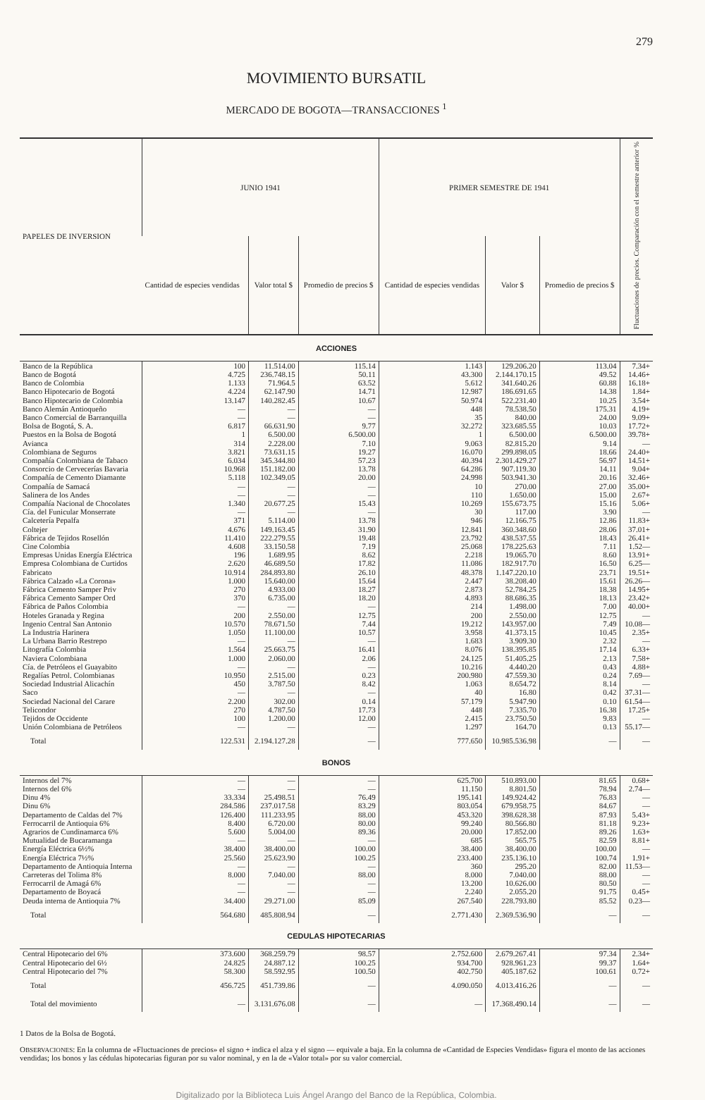279
MOVIMIENTO BURSATIL
MERCADO DE BOGOTA—TRANSACCIONES <sup>1</sup>
| PAPELES DE INVERSION | JUNIO 1941 | | | PRIMER SEMESTRE DE 1941 | | | Fluctuaciones de precios. Comparación con el semestre anterior % |
| --- | --- | --- | --- | --- | --- | --- | --- |
| | Cantidad de especies vendidas | Valor total $ | Promedio de precios $ | Cantidad de especies vendidas | Valor $ | Promedio de precios $ | |
| ACCIONES | | | | | | | |
| Banco de la República | 100 | 11.514.00 | 115.14 | 1.143 | 129.206.20 | 113.04 | 7.34+ |
| Banco de Bogotá | 4.725 | 236.748.15 | 50.11 | 43.300 | 2.144.170.15 | 49.52 | 14.46+ |
| Banco de Colombia | 1.133 | 71.964.5 | 63.52 | 5.612 | 341.640.26 | 60.88 | 16.18+ |
| Banco Hipotecario de Bogotá | 4.224 | 62.147.90 | 14.71 | 12.987 | 186.691.65 | 14.38 | 1.84+ |
| Banco Hipotecario de Colombia | 13.147 | 140.282.45 | 10.67 | 50.974 | 522.231.40 | 10.25 | 3.54+ |
| Banco Alemán Antioqueño | — | — | — | 448 | 78.538.50 | 175.31 | 4.19+ |
| Banco Comercial de Barranquilla | — | — | — | 35 | 840.00 | 24.00 | 9.09+ |
| Bolsa de Bogotá, S. A. | 6.817 | 66.631.90 | 9.77 | 32.272 | 323.685.55 | 10.03 | 17.72+ |
| Puestos en la Bolsa de Bogotá | 1 | 6.500.00 | 6.500.00 | 1 | 6.500.00 | 6.500.00 | 39.78+ |
| Avianca | 314 | 2.228.00 | 7.10 | 9.063 | 82.815.20 | 9.14 | — |
| Colombiana de Seguros | 3.821 | 73.631.15 | 19.27 | 16.070 | 299.898.05 | 18.66 | 24.40+ |
| Compañía Colombiana de Tabaco | 6.034 | 345.344.80 | 57.23 | 40.394 | 2.301.429.27 | 56.97 | 14.51+ |
| Consorcio de Cervecerías Bavaria | 10.968 | 151.182.00 | 13.78 | 64.286 | 907.119.30 | 14.11 | 9.04+ |
| Compañía de Cemento Diamante | 5.118 | 102.349.05 | 20.00 | 24.998 | 503.941.30 | 20.16 | 32.46+ |
| Compañía de Samacá | — | — | — | 10 | 270.00 | 27.00 | 35.00+ |
| Salinera de los Andes | — | — | — | 110 | 1.650.00 | 15.00 | 2.67+ |
| Compañía Nacional de Chocolates | 1.340 | 20.677.25 | 15.43 | 10.269 | 155.673.75 | 15.16 | 5.06+ |
| Cía. del Funicular Monserrate | — | — | — | 30 | 117.00 | 3.90 | — |
| Calcetería Pepalfa | 371 | 5.114.00 | 13.78 | 946 | 12.166.75 | 12.86 | 11.83+ |
| Coltejer | 4.676 | 149.163.45 | 31.90 | 12.841 | 360.348.60 | 28.06 | 37.01+ |
| Fábrica de Tejidos Rosellón | 11.410 | 222.279.55 | 19.48 | 23.792 | 438.537.55 | 18.43 | 26.41+ |
| Cine Colombia | 4.608 | 33.150.58 | 7.19 | 25.068 | 178.225.63 | 7.11 | 1.52— |
| Empresas Unidas Energía Eléctrica | 196 | 1.689.95 | 8.62 | 2.218 | 19.065.70 | 8.60 | 13.91+ |
| Empresa Colombiana de Curtidos | 2.620 | 46.689.50 | 17.82 | 11.086 | 182.917.70 | 16.50 | 6.25— |
| Fabricato | 10.914 | 284.893.80 | 26.10 | 48.378 | 1.147.220.10 | 23.71 | 19.51+ |
| Fábrica Calzado «La Corona» | 1.000 | 15.640.00 | 15.64 | 2.447 | 38.208.40 | 15.61 | 26.26— |
| Fábrica Cemento Samper Priv | 270 | 4.933.00 | 18.27 | 2.873 | 52.784.25 | 18.38 | 14.95+ |
| Fábrica Cemento Samper Ord | 370 | 6.735.00 | 18.20 | 4.893 | 88.686.35 | 18.13 | 23.42+ |
| Fábrica de Paños Colombia | — | — | — | 214 | 1.498.00 | 7.00 | 40.00+ |
| Hoteles Granada y Regina | 200 | 2.550.00 | 12.75 | 200 | 2.550.00 | 12.75 | — |
| Ingenio Central San Antonio | 10.570 | 78.671.50 | 7.44 | 19.212 | 143.957.00 | 7.49 | 10.08— |
| La Industria Harinera | 1.050 | 11.100.00 | 10.57 | 3.958 | 41.373.15 | 10.45 | 2.35+ |
| La Urbana Barrio Restrepo | — | — | — | 1.683 | 3.909.30 | 2.32 | — |
| Litografía Colombia | 1.564 | 25.663.75 | 16.41 | 8.076 | 138.395.85 | 17.14 | 6.33+ |
| Naviera Colombiana | 1.000 | 2.060.00 | 2.06 | 24.125 | 51.405.25 | 2.13 | 7.58+ |
| Cía. de Petróleos el Guayabito | — | — | — | 10.216 | 4.440.20 | 0.43 | 4.88+ |
| Regalías Petrol. Colombianas | 10.950 | 2.515.00 | 0.23 | 200.980 | 47.559.30 | 0.24 | 7.69— |
| Sociedad Industrial Alicachín | 450 | 3.787.50 | 8.42 | 1.063 | 8.654.72 | 8.14 | — |
| Saco | — | — | — | 40 | 16.80 | 0.42 | 37.31— |
| Sociedad Nacional del Carare | 2.200 | 302.00 | 0.14 | 57.179 | 5.947.90 | 0.10 | 61.54— |
| Telicondor | 270 | 4.787.50 | 17.73 | 448 | 7.335.70 | 16.38 | 17.25+ |
| Tejidos de Occidente | 100 | 1.200.00 | 12.00 | 2.415 | 23.750.50 | 9.83 | — |
| Unión Colombiana de Petróleos | — | — | — | 1.297 | 164.70 | 0.13 | 55.17— |
| Total | 122.531 | 2.194.127.28 | — | 777.650 | 10.985.536.98 | — | — |
| BONOS | | | | | | | |
| Internos del 7% | — | — | — | 625.700 | 510.893.00 | 81.65 | 0.68+ |
| Internos del 6% | — | — | — | 11.150 | 8.801.50 | 78.94 | 2.74— |
| Dinu 4% | 33.334 | 25.498.51 | 76.49 | 195.141 | 149.924.42 | 76.83 | — |
| Dinu 6% | 284.586 | 237.017.58 | 83.29 | 803.054 | 679.958.75 | 84.67 | — |
| Departamento de Caldas del 7% | 126.400 | 111.233.95 | 88.00 | 453.320 | 398.628.38 | 87.93 | 5.43+ |
| Ferrocarril de Antioquia 6% | 8.400 | 6.720.00 | 80.00 | 99.240 | 80.566.80 | 81.18 | 9.23+ |
| Agrarios de Cundinamarca 6% | 5.600 | 5.004.00 | 89.36 | 20.000 | 17.852.00 | 89.26 | 1.63+ |
| Mutualidad de Bucaramanga | — | — | — | 685 | 565.75 | 82.59 | 8.81+ |
| Energía Eléctrica 6½% | 38.400 | 38.400.00 | 100.00 | 38.400 | 38.400.00 | 100.00 | — |
| Energía Eléctrica 7½% | 25.560 | 25.623.90 | 100.25 | 233.400 | 235.136.10 | 100.74 | 1.91+ |
| Departamento de Antioquia Interna | — | — | — | 360 | 295.20 | 82.00 | 11.53— |
| Carreteras del Tolima 8% | 8.000 | 7.040.00 | 88.00 | 8.000 | 7.040.00 | 88.00 | — |
| Ferrocarril de Amagá 6% | — | — | — | 13.200 | 10.626.00 | 80.50 | — |
| Departamento de Boyacá | — | — | — | 2.240 | 2.055.20 | 91.75 | 0.45+ |
| Deuda interna de Antioquia 7% | 34.400 | 29.271.00 | 85.09 | 267.540 | 228.793.80 | 85.52 | 0.23— |
| Total | 564.680 | 485.808.94 | — | 2.771.430 | 2.369.536.90 | — | — |
| CEDULAS HIPOTECARIAS | | | | | | | |
| Central Hipotecario del 6% | 373.600 | 368.259.79 | 98.57 | 2.752.600 | 2.679.267.41 | 97.34 | 2.34+ |
| Central Hipotecario del 6½ | 24.825 | 24.887.12 | 100.25 | 934.700 | 928.961.23 | 99.37 | 1.64+ |
| Central Hipotecario del 7% | 58.300 | 58.592.95 | 100.50 | 402.750 | 405.187.62 | 100.61 | 0.72+ |
| Total | 456.725 | 451.739.86 | — | 4.090.050 | 4.013.416.26 | — | — |
| Total del movimiento | — | 3.131.676.08 | — | — | 17.368.490.14 | — | — |
1 Datos de la Bolsa de Bogotá.
OBSERVACIONES: En la columna de «Fluctuaciones de precios» el signo + indica el alza y el signo — equivale a baja. En la columna de «Cantidad de Especies Vendidas» figura el monto de las acciones vendidas; los bonos y las cédulas hipotecarias figuran por su valor nominal, y en la de «Valor total» por su valor comercial.
Digitalizado por la Biblioteca Luis Ángel Arango del Banco de la República, Colombia.